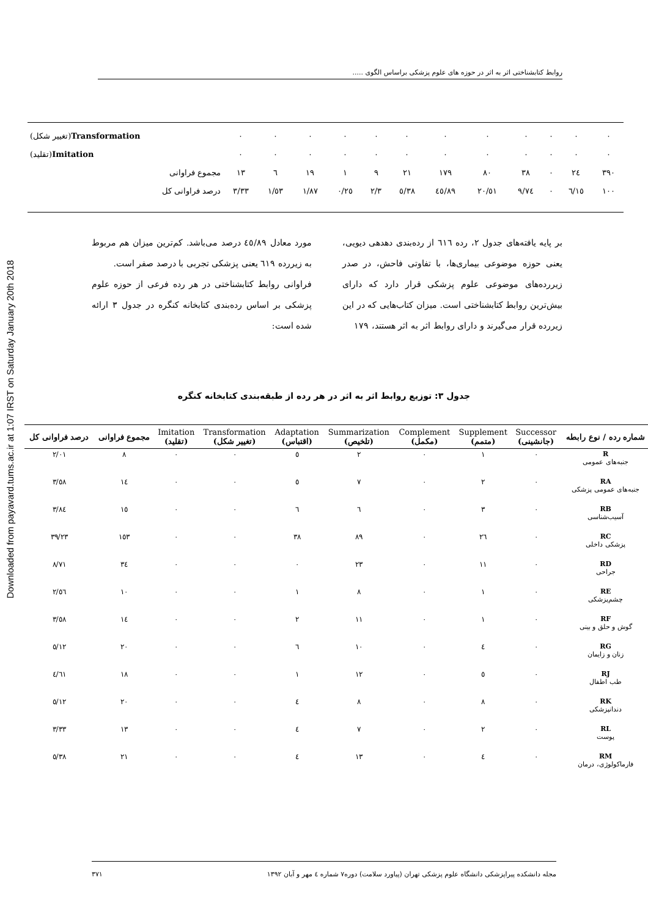Downloaded from payavard.tums.ac.ir at 1:07 IRST on Saturday January 20th 2018
روابط کتابشناختی اثر به اثر در حوزه های علوم پزشکی براساس الگوی .....
| ٠ | ٠ | ٠ | ٠ | ٠ | ٠ | ٠ | ٠ | ٠ | ٠ | ٠ | ٠ | Transformation (تغییر شکل) |
| ٠ | ٠ | ٠ | ٠ | ٠ | ٠ | ٠ | ٠ | ٠ | ٠ | ٠ | ٠ | Imitation (تقلید) |
| ٣٩٠ | ٢٤ | ٠ | ٣٨ | ٨٠ | ١٧٩ | ٢١ | ٩ | ١ | ١٩ | ٦ | ١٣ | مجموع فراوانی |
| ١٠٠ | ٦/١٥ | ٠ | ٩/٧٤ | ٢٠/٥١ | ٤٥/٨٩ | ٥/٣٨ | ٢/٣ | ٠/٢٥ | ١/٨٧ | ١/٥٣ | ٣/٣٣ | درصد فراوانی کل |
بر پایه یافته‌های جدول ۲، رده ٦١٦ از رده‌بندی دهدهی دیویی، یعنی حوزه موضوعی بیماری‌ها، با تفاوتی فاحش، در صدر زیررده‌های موضوعی علوم پزشکی قرار دارد که دارای بیش‌ترین روابط کتابشناختی است. میزان کتاب‌هایی که در این زیررده قرار می‌گیرند و دارای روابط اثر به اثر هستند، ۱۷۹
مورد معادل ٤٥/٨٩ درصد می‌باشد. کم‌ترین میزان هم مربوط به زیررده ٦١٩ یعنی پزشکی تجربی با درصد صفر است.
فراوانی روابط کتابشناختی در هر رده فرعی از حوزه علوم پزشکی بر اساس رده‌بندی کتابخانه کنگره در جدول ۳ ارائه شده است:
جدول ۳: توزیع روابط اثر به اثر در هر رده از طبقه‌بندی کتابخانه کنگره
| شماره رده / نوع رابطه | Successor (جانشینی) | Supplement (متمم) | Complement (مکمل) | Summarization (تلخیص) | Adaptation (اقتباس) | Transformation (تغییر شکل) | Imitation (تقلید) | مجموع فراوانی | درصد فراوانی کل |
| --- | --- | --- | --- | --- | --- | --- | --- | --- | --- |
| R جنبه‌های عمومی | ٠ | ١ | ٠ | ٢ | ٥ | ٠ | ٠ | ٨ | ٢/٠١ |
| RA جنبه‌های عمومی پزشکی | ٠ | ٢ | ٠ | ٧ | ٥ | ٠ | ٠ | ١٤ | ٣/٥٨ |
| RB آسیب‌شناسی | ٠ | ٣ | ٠ | ٦ | ٦ | ٠ | ٠ | ١٥ | ٣/٨٤ |
| RC پزشکی داخلی | ٠ | ٢٦ | ٠ | ٨٩ | ٣٨ | ٠ | ٠ | ١٥٣ | ٣٩/٢٣ |
| RD جراحی | ٠ | ١١ | ٠ | ٢٣ | ٠ | ٠ | ٠ | ٣٤ | ٨/٧١ |
| RE چشم‌پزشکی | ٠ | ١ | ٠ | ٨ | ١ | ٠ | ٠ | ١٠ | ٢/٥٦ |
| RF گوش و حلق و بینی | ٠ | ١ | ٠ | ١١ | ٢ | ٠ | ٠ | ١٤ | ٣/٥٨ |
| RG زنان و زایمان | ٠ | ٤ | ٠ | ١٠ | ٦ | ٠ | ٠ | ٢٠ | ٥/١٢ |
| RJ طب اطفال | ٠ | ٥ | ٠ | ١٢ | ١ | ٠ | ٠ | ١٨ | ٤/٦١ |
| RK دندانپزشکی | ٠ | ٨ | ٠ | ٨ | ٤ | ٠ | ٠ | ٢٠ | ٥/١٢ |
| RL پوست | ٠ | ٢ | ٠ | ٧ | ٤ | ٠ | ٠ | ١٣ | ٣/٣٣ |
| RM فارماکولوژی، درمان | ٠ | ٤ | ٠ | ١٣ | ٤ | ٠ | ٠ | ٢١ | ٥/٣٨ |
مجله دانشکده پیراپزشکی دانشگاه علوم پزشکی تهران (پیاورد سلامت) دوره۷ شماره ٤ مهر و آبان ۱۳۹۲ ۳۷۱